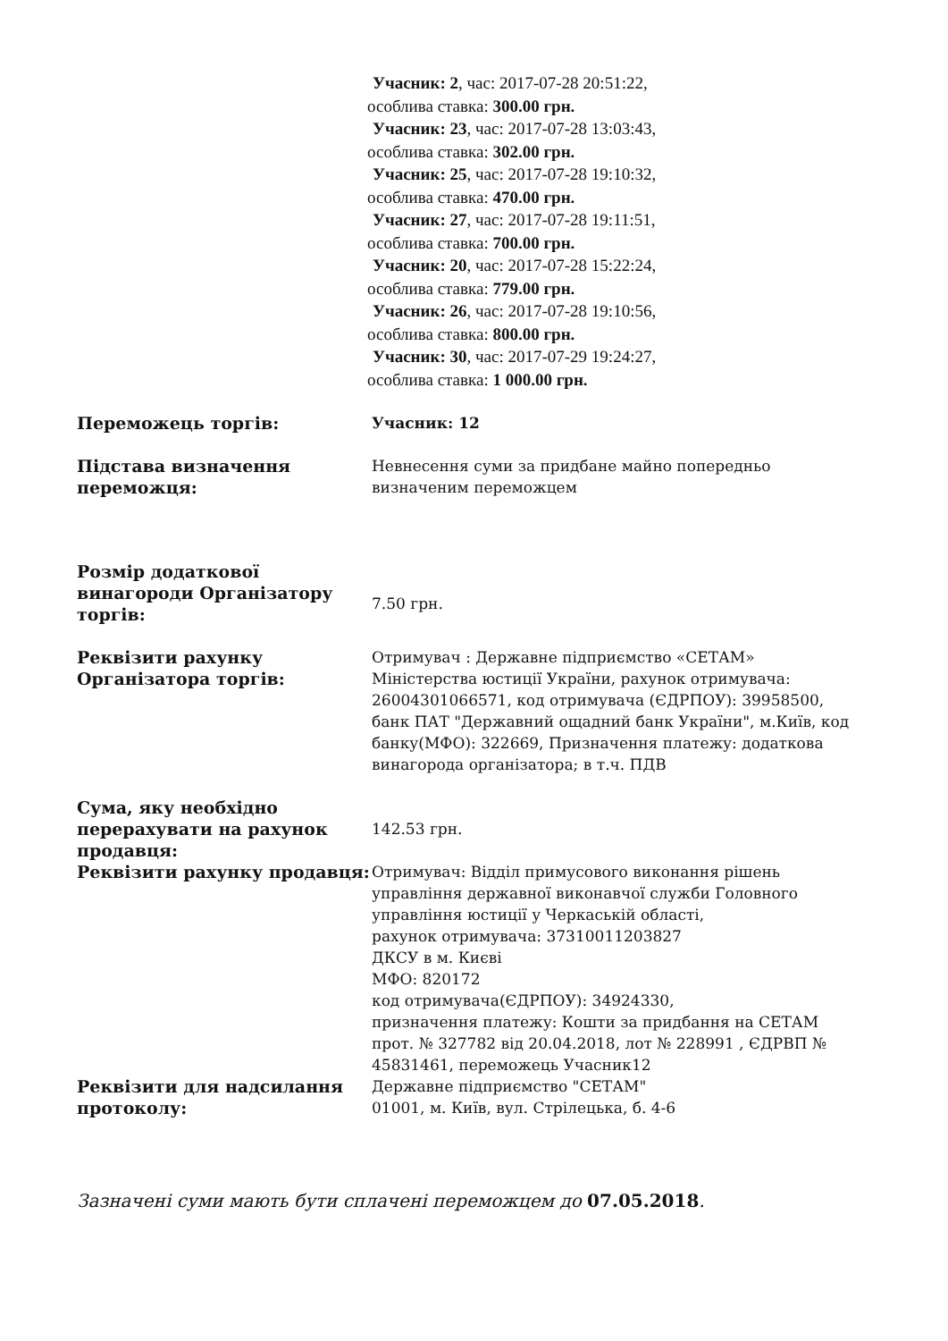Учасник: 2, час: 2017-07-28 20:51:22,
особлива ставка: 300.00 грн.
Учасник: 23, час: 2017-07-28 13:03:43,
особлива ставка: 302.00 грн.
Учасник: 25, час: 2017-07-28 19:10:32,
особлива ставка: 470.00 грн.
Учасник: 27, час: 2017-07-28 19:11:51,
особлива ставка: 700.00 грн.
Учасник: 20, час: 2017-07-28 15:22:24,
особлива ставка: 779.00 грн.
Учасник: 26, час: 2017-07-28 19:10:56,
особлива ставка: 800.00 грн.
Учасник: 30, час: 2017-07-29 19:24:27,
особлива ставка: 1 000.00 грн.
| Переможець торгів: | Учасник: 12 |
| Підстава визначення переможця: | Невнесення суми за придбане майно попередньо визначеним переможцем |
| Розмір додаткової винагороди Організатору торгів: | 7.50 грн. |
| Реквізити рахунку Організатора торгів: | Отримувач : Державне підприємство «СЕТАМ» Міністерства юстиції України, рахунок отримувача: 26004301066571, код отримувача (ЄДРПОУ): 39958500, банк ПАТ "Державний ощадний банк України", м.Київ, код банку(МФО): 322669, Призначення платежу: додаткова винагорода організатора; в т.ч. ПДВ |
| Сума, яку необхідно перерахувати на рахунок продавця: | 142.53 грн. |
| Реквізити рахунку продавця: | Отримувач: Відділ примусового виконання рішень управління державної виконавчої служби Головного управління юстиції у Черкаській області, рахунок отримувача: 37310011203827 ДКСУ в м. Києві МФО: 820172 код отримувача(ЄДРПОУ): 34924330, призначення платежу: Кошти за придбання на СЕТАМ прот. № 327782 від 20.04.2018, лот № 228991 , ЄДРВП № 45831461, переможець Учасник12 |
| Реквізити для надсилання протоколу: | Державне підприємство "СЕТАМ" 01001, м. Київ, вул. Стрілецька, б. 4-6 |
Зазначені суми мають бути сплачені переможцем до 07.05.2018.